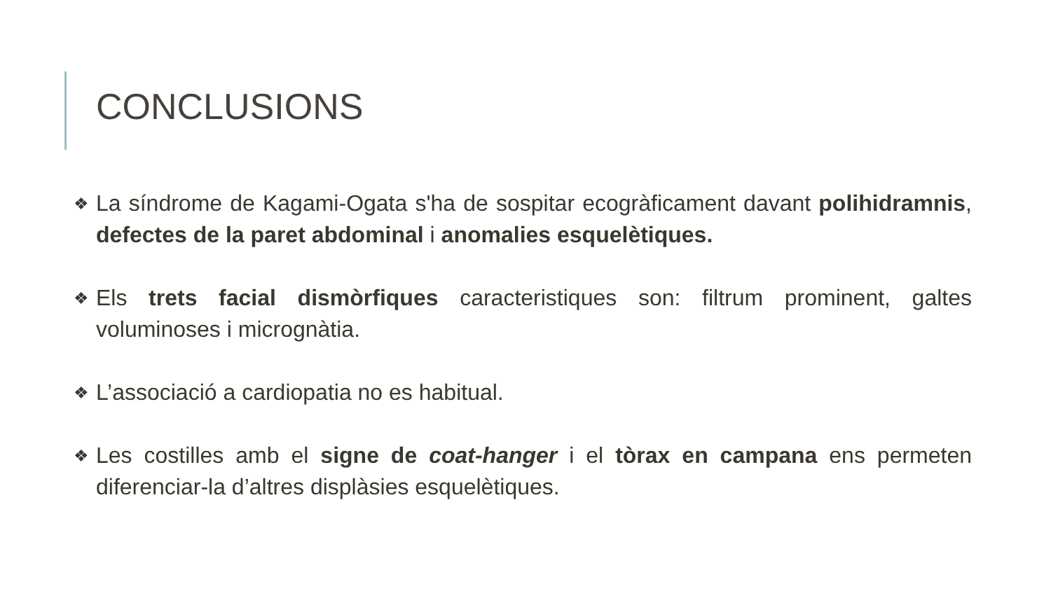CONCLUSIONS
❖ La síndrome de Kagami-Ogata s'ha de sospitar ecogràficament davant polihidramnis, defectes de la paret abdominal i anomalies esquelètiques.
❖ Els trets facial dismòrfiques caracteristiques son: filtrum prominent, galtes voluminoses i micrognàtia.
❖ L’associació a cardiopatia no es habitual.
❖ Les costilles amb el signe de coat-hanger i el tòrax en campana ens permeten diferenciar-la d’altres displàsies esquelètiques.